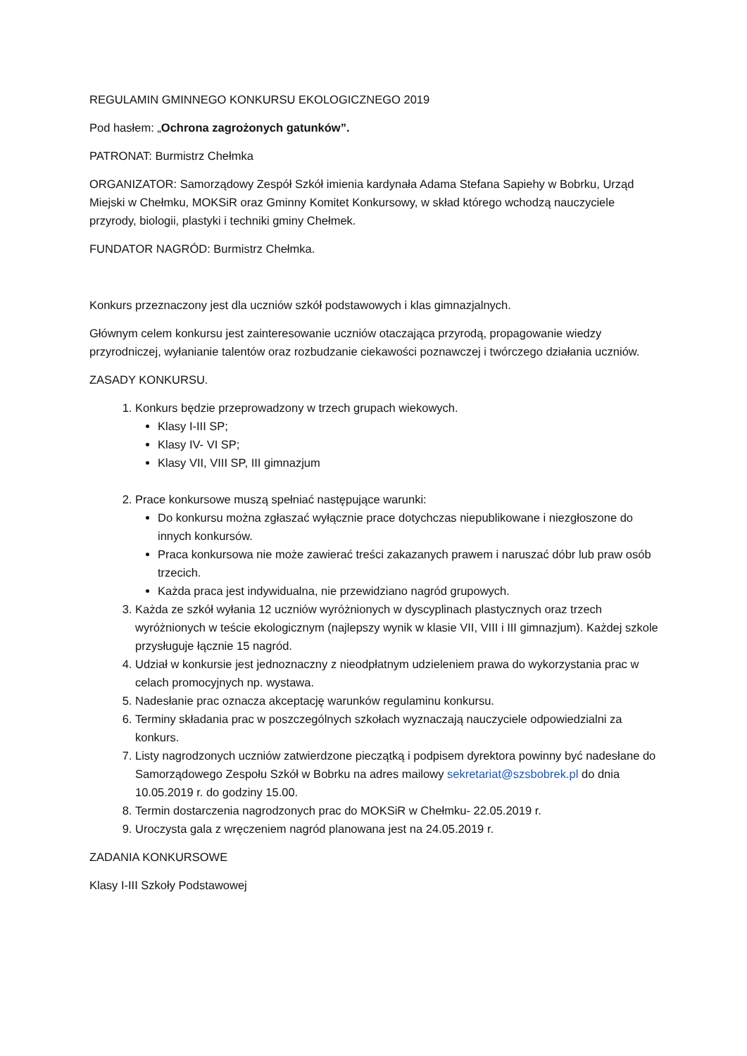REGULAMIN GMINNEGO KONKURSU EKOLOGICZNEGO 2019
Pod hasłem: „Ochrona zagrożonych gatunków”.
PATRONAT: Burmistrz Chełmka
ORGANIZATOR: Samorządowy Zespół Szkół imienia kardynała Adama Stefana Sapiehy w Bobrku, Urząd Miejski w Chełmku, MOKSiR oraz Gminny Komitet Konkursowy, w skład którego wchodzą nauczyciele przyrody, biologii, plastyki i techniki gminy Chełmek.
FUNDATOR NAGRÓD: Burmistrz Chełmka.
Konkurs przeznaczony jest dla uczniów szkół podstawowych i klas gimnazjalnych.
Głównym celem konkursu jest zainteresowanie uczniów otaczająca przyrodą, propagowanie wiedzy przyrodniczej, wyłanianie talentów oraz rozbudzanie ciekawości poznawczej i twórczego działania uczniów.
ZASADY KONKURSU.
1. Konkurs będzie przeprowadzony w trzech grupach wiekowych.
Klasy I-III SP;
Klasy IV- VI SP;
Klasy VII, VIII SP, III gimnazjum
2. Prace konkursowe muszą spełniać następujące warunki:
Do konkursu można zgłaszać wyłącznie prace dotychczas niepublikowane i niezgłoszone do innych konkursów.
Praca konkursowa nie może zawierać treści zakazanych prawem i naruszać dóbr lub praw osób trzecich.
Każda praca jest indywidualna, nie przewidziano nagród grupowych.
3. Każda ze szkół wyłania 12 uczniów wyróżnionych w dyscyplinach plastycznych oraz trzech wyróżnionych w teście ekologicznym (najlepszy wynik w klasie VII, VIII i III gimnazjum). Każdej szkole przysługuje łącznie 15 nagród.
4. Udział w konkursie jest jednoznaczny z nieodpłatnym udzieleniem prawa do wykorzystania prac w celach promocyjnych np. wystawa.
5. Nadesłanie prac oznacza akceptację warunków regulaminu konkursu.
6. Terminy składania prac w poszczególnych szkołach wyznaczają nauczyciele odpowiedzialni za konkurs.
7. Listy nagrodzonych uczniów zatwierdzone pieczątką i podpisem dyrektora powinny być nadesłane do Samorządowego Zespołu Szkół w Bobrku na adres mailowy sekretariat@szsbobrek.pl do dnia 10.05.2019 r. do godziny 15.00.
8. Termin dostarczenia nagrodzonych prac do MOKSiR w Chełmku- 22.05.2019 r.
9. Uroczysta gala z wręczeniem nagród planowana jest na 24.05.2019 r.
ZADANIA KONKURSOWE
Klasy I-III Szkoły Podstawowej